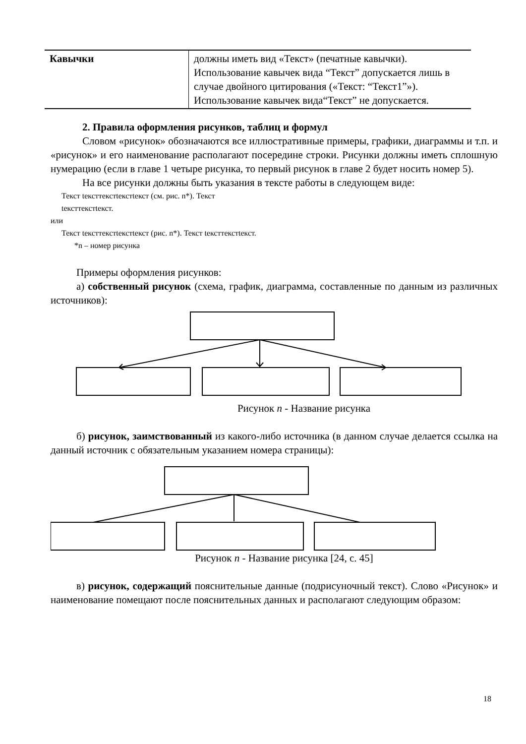| Кавычки | должны иметь вид «Текст» (печатные кавычки). Использование кавычек вида “Текст” допускается лишь в случае двойного цитирования («Текст: “Текст1”»). Использование кавычек вида“Текст” не допускается. |
2. Правила оформления рисунков, таблиц и формул
Словом «рисунок» обозначаются все иллюстративные примеры, графики, диаграммы и т.п. и «рисунок» и его наименование располагают посередине строки. Рисунки должны иметь сплошную нумерацию (если в главе 1 четыре рисунка, то первый рисунок в главе 2 будет носить номер 5).
На все рисунки должны быть указания в тексте работы в следующем виде:
Текст teксттекстtекстtекст (см. рис. n*). Текст
teксттекстtекст.
или
Текст teксттекстtекстtекст (рис. n*). Текст teксттекстtекст.
*n – номер рисунка
Примеры оформления рисунков:
а) собственный рисунок (схема, график, диаграмма, составленные по данным из различных источников):
Рисунок n - Название рисунка
б) рисунок, заимствованный из какого-либо источника (в данном случае делается ссылка на данный источник с обязательным указанием номера страницы):
Рисунок n - Название рисунка [24, с. 45]
в) рисунок, содержащий пояснительные данные (подрисуночный текст). Слово «Рисунок» и наименование помещают после пояснительных данных и располагают следующим образом:
18